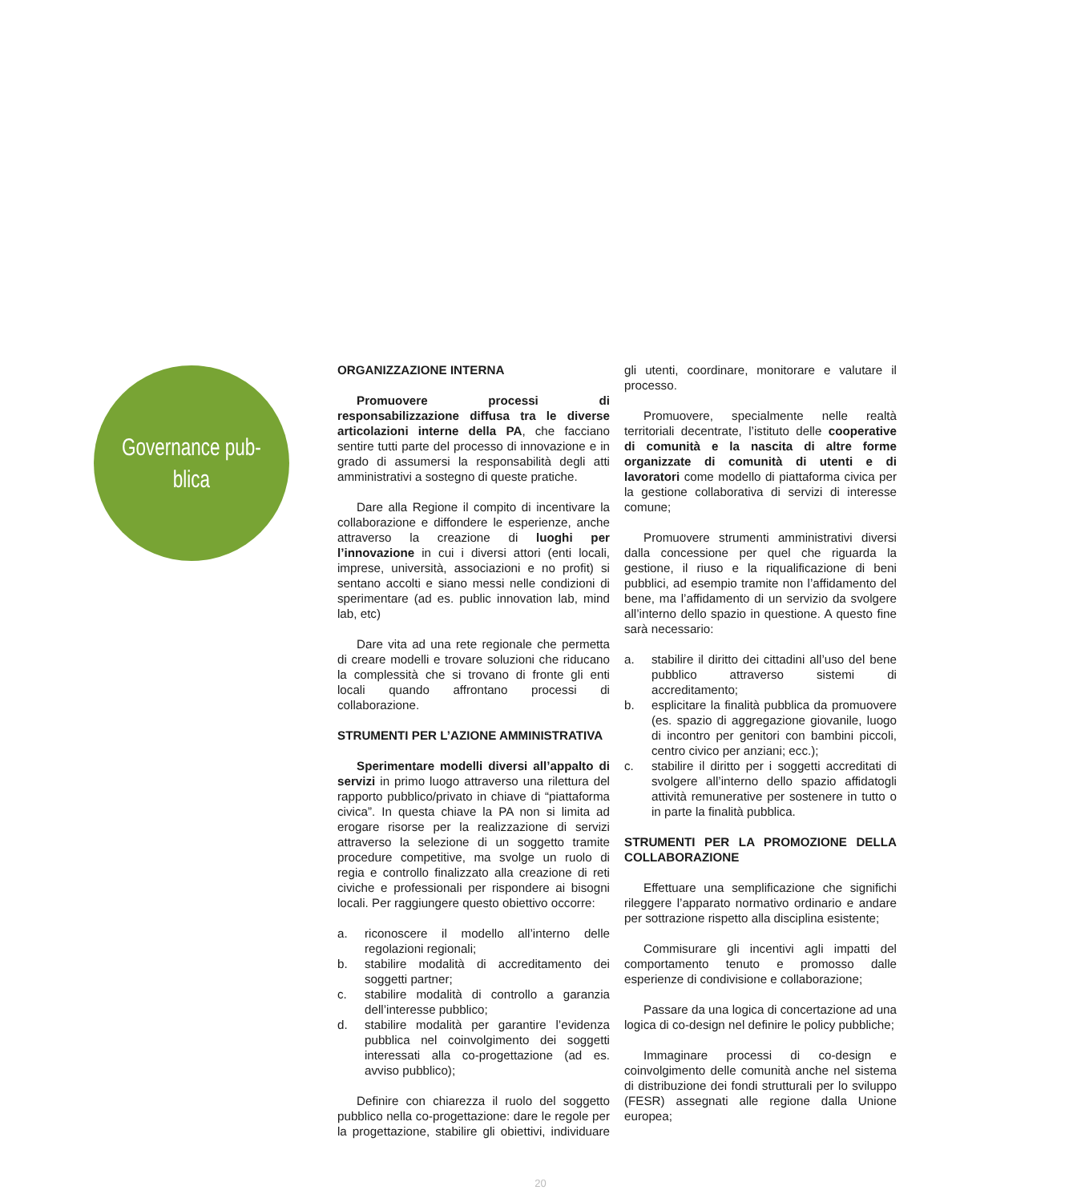Governance pub-
blica
ORGANIZZAZIONE INTERNA
Promuovere processi di responsabilizzazione diffusa tra le diverse articolazioni interne della PA, che facciano sentire tutti parte del processo di innovazione e in grado di assumersi la responsabilità degli atti amministrativi a sostegno di queste pratiche.
Dare alla Regione il compito di incentivare la collaborazione e diffondere le esperienze, anche attraverso la creazione di luoghi per l’innovazione in cui i diversi attori (enti locali, imprese, università, associazioni e no profit) si sentano accolti e siano messi nelle condizioni di sperimentare (ad es. public innovation lab, mind lab, etc)
Dare vita ad una rete regionale che permetta di creare modelli e trovare soluzioni che riducano la complessità che si trovano di fronte gli enti locali quando affrontano processi di collaborazione.
STRUMENTI PER L’AZIONE AMMINISTRATIVA
Sperimentare modelli diversi all’appalto di servizi in primo luogo attraverso una rilettura del rapporto pubblico/privato in chiave di “piattaforma civica”. In questa chiave la PA non si limita ad erogare risorse per la realizzazione di servizi attraverso la selezione di un soggetto tramite procedure competitive, ma svolge un ruolo di regia e controllo finalizzato alla creazione di reti civiche e professionali per rispondere ai bisogni locali. Per raggiungere questo obiettivo occorre:
a. riconoscere il modello all’interno delle regolazioni regionali;
b. stabilire modalità di accreditamento dei soggetti partner;
c. stabilire modalità di controllo a garanzia dell’interesse pubblico;
d. stabilire modalità per garantire l’evidenza pubblica nel coinvolgimento dei soggetti interessati alla co-progettazione (ad es. avviso pubblico);
Definire con chiarezza il ruolo del soggetto pubblico nella co-progettazione: dare le regole per la progettazione, stabilire gli obiettivi, individuare gli utenti, coordinare, monitorare e valutare il processo.
Promuovere, specialmente nelle realtà territoriali decentrate, l’istituto delle cooperative di comunità e la nascita di altre forme organizzate di comunità di utenti e di lavoratori come modello di piattaforma civica per la gestione collaborativa di servizi di interesse comune;
Promuovere strumenti amministrativi diversi dalla concessione per quel che riguarda la gestione, il riuso e la riqualificazione di beni pubblici, ad esempio tramite non l’affidamento del bene, ma l’affidamento di un servizio da svolgere all’interno dello spazio in questione. A questo fine sarà necessario:
a. stabilire il diritto dei cittadini all’uso del bene pubblico attraverso sistemi di accreditamento;
b. esplicitare la finalità pubblica da promuovere (es. spazio di aggregazione giovanile, luogo di incontro per genitori con bambini piccoli, centro civico per anziani; ecc.);
c. stabilire il diritto per i soggetti accreditati di svolgere all’interno dello spazio affidatogli attività remunerative per sostenere in tutto o in parte la finalità pubblica.
STRUMENTI PER LA PROMOZIONE DELLA COLLABORAZIONE
Effettuare una semplificazione che significhi rileggere l’apparato normativo ordinario e andare per sottrazione rispetto alla disciplina esistente;
Commisurare gli incentivi agli impatti del comportamento tenuto e promosso dalle esperienze di condivisione e collaborazione;
Passare da una logica di concertazione ad una logica di co-design nel definire le policy pubbliche;
Immaginare processi di co-design e coinvolgimento delle comunità anche nel sistema di distribuzione dei fondi strutturali per lo sviluppo (FESR) assegnati alle regione dalla Unione europea;
20